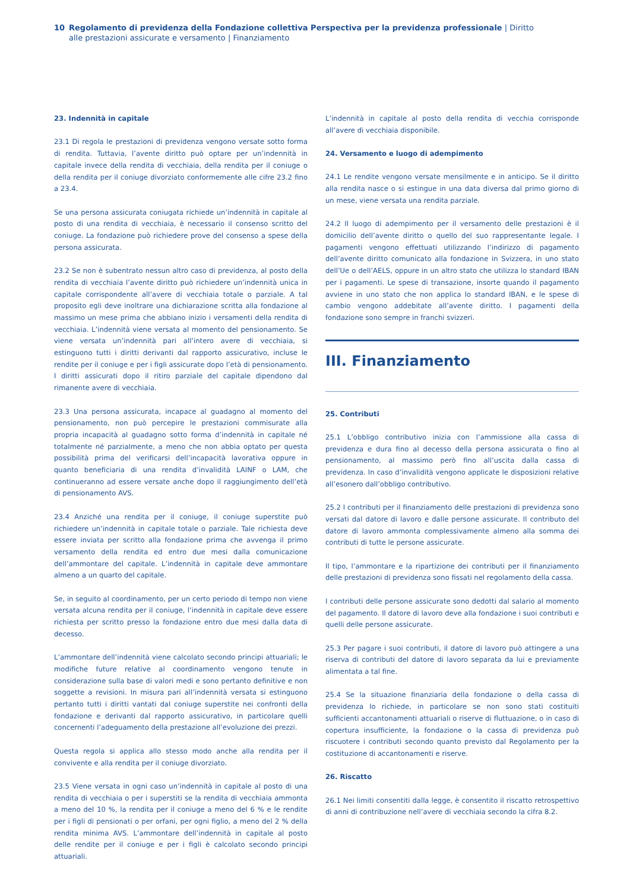10 Regolamento di previdenza della Fondazione collettiva Perspectiva per la previdenza professionale | Diritto alle prestazioni assicurate e versamento | Finanziamento
23. Indennità in capitale
23.1 Di regola le prestazioni di previdenza vengono versate sotto forma di rendita. Tuttavia, l’avente diritto può optare per un’indennità in capitale invece della rendita di vecchiaia, della rendita per il coniuge o della rendita per il coniuge divorziato conformemente alle cifre 23.2 fino a 23.4.
Se una persona assicurata coniugata richiede un’indennità in capitale al posto di una rendita di vecchiaia, è necessario il consenso scritto del coniuge. La fondazione può richiedere prove del consenso a spese della persona assicurata.
23.2 Se non è subentrato nessun altro caso di previdenza, al posto della rendita di vecchiaia l’avente diritto può richiedere un’indennità unica in capitale corrispondente all’avere di vecchiaia totale o parziale. A tal proposito egli deve inoltrare una dichiarazione scritta alla fondazione al massimo un mese prima che abbiano inizio i versamenti della rendita di vecchiaia. L’indennità viene versata al momento del pensionamento. Se viene versata un’indennità pari all’intero avere di vecchiaia, si estinguono tutti i diritti derivanti dal rapporto assicurativo, incluse le rendite per il coniuge e per i figli assicurate dopo l’età di pensionamento. I diritti assicurati dopo il ritiro parziale del capitale dipendono dal rimanente avere di vecchiaia.
23.3 Una persona assicurata, incapace al guadagno al momento del pensionamento, non può percepire le prestazioni commisurate alla propria incapacità al guadagno sotto forma d’indennità in capitale né totalmente né parzialmente, a meno che non abbia optato per questa possibilità prima del verificarsi dell’incapacità lavorativa oppure in quanto beneficiaria di una rendita d’invalidità LAINF o LAM, che continueranno ad essere versate anche dopo il raggiungimento dell’età di pensionamento AVS.
23.4 Anziché una rendita per il coniuge, il coniuge superstite può richiedere un’indennità in capitale totale o parziale. Tale richiesta deve essere inviata per scritto alla fondazione prima che avvenga il primo versamento della rendita ed entro due mesi dalla comunicazione dell’ammontare del capitale. L’indennità in capitale deve ammontare almeno a un quarto del capitale.
Se, in seguito al coordinamento, per un certo periodo di tempo non viene versata alcuna rendita per il coniuge, l’indennità in capitale deve essere richiesta per scritto presso la fondazione entro due mesi dalla data di decesso.
L’ammontare dell’indennità viene calcolato secondo principi attuariali; le modifiche future relative al coordinamento vengono tenute in considerazione sulla base di valori medi e sono pertanto definitive e non soggette a revisioni. In misura pari all’indennità versata si estinguono pertanto tutti i diritti vantati dal coniuge superstite nei confronti della fondazione e derivanti dal rapporto assicurativo, in particolare quelli concernenti l’adeguamento della prestazione all’evoluzione dei prezzi.
Questa regola si applica allo stesso modo anche alla rendita per il convivente e alla rendita per il coniuge divorziato.
23.5 Viene versata in ogni caso un’indennità in capitale al posto di una rendita di vecchiaia o per i superstiti se la rendita di vecchiaia ammonta a meno del 10 %, la rendita per il coniuge a meno del 6 % e le rendite per i figli di pensionati o per orfani, per ogni figlio, a meno del 2 % della rendita minima AVS. L’ammontare dell’indennità in capitale al posto delle rendite per il coniuge e per i figli è calcolato secondo principi attuariali.
L’indennità in capitale al posto della rendita di vecchia corrisponde all’avere di vecchiaia disponibile.
24. Versamento e luogo di adempimento
24.1 Le rendite vengono versate mensilmente e in anticipo. Se il diritto alla rendita nasce o si estingue in una data diversa dal primo giorno di un mese, viene versata una rendita parziale.
24.2 Il luogo di adempimento per il versamento delle prestazioni è il domicilio dell’avente diritto o quello del suo rappresentante legale. I pagamenti vengono effettuati utilizzando l’indirizzo di pagamento dell’avente diritto comunicato alla fondazione in Svizzera, in uno stato dell’Ue o dell’AELS, oppure in un altro stato che utilizza lo standard IBAN per i pagamenti. Le spese di transazione, insorte quando il pagamento avviene in uno stato che non applica lo standard IBAN, e le spese di cambio vengono addebitate all’avente diritto. I pagamenti della fondazione sono sempre in franchi svizzeri.
III. Finanziamento
25. Contributi
25.1 L’obbligo contributivo inizia con l’ammissione alla cassa di previdenza e dura fino al decesso della persona assicurata o fino al pensionamento, al massimo però fino all’uscita dalla cassa di previdenza. In caso d’invalidità vengono applicate le disposizioni relative all’esonero dall’obbligo contributivo.
25.2 I contributi per il finanziamento delle prestazioni di previdenza sono versati dal datore di lavoro e dalle persone assicurate. Il contributo del datore di lavoro ammonta complessivamente almeno alla somma dei contributi di tutte le persone assicurate.
Il tipo, l’ammontare e la ripartizione dei contributi per il finanziamento delle prestazioni di previdenza sono fissati nel regolamento della cassa.
I contributi delle persone assicurate sono dedotti dal salario al momento del pagamento. Il datore di lavoro deve alla fondazione i suoi contributi e quelli delle persone assicurate.
25.3 Per pagare i suoi contributi, il datore di lavoro può attingere a una riserva di contributi del datore di lavoro separata da lui e previamente alimentata a tal fine.
25.4 Se la situazione finanziaria della fondazione o della cassa di previdenza lo richiede, in particolare se non sono stati costituiti sufficienti accantonamenti attuariali o riserve di fluttuazione, o in caso di copertura insufficiente, la fondazione o la cassa di previdenza può riscuotere i contributi secondo quanto previsto dal Regolamento per la costituzione di accantonamenti e riserve.
26. Riscatto
26.1 Nei limiti consentiti dalla legge, è consentito il riscatto retrospettivo di anni di contribuzione nell’avere di vecchiaia secondo la cifra 8.2.